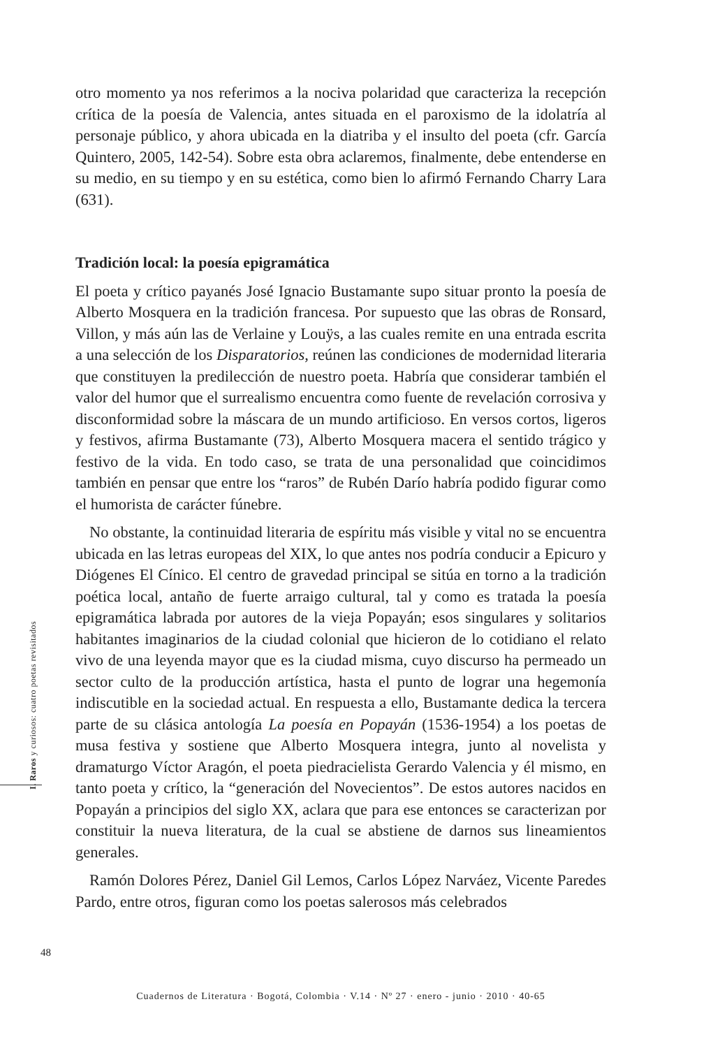otro momento ya nos referimos a la nociva polaridad que caracteriza la recepción crítica de la poesía de Valencia, antes situada en el paroxismo de la idolatría al personaje público, y ahora ubicada en la diatriba y el insulto del poeta (cfr. García Quintero, 2005, 142-54). Sobre esta obra aclaremos, finalmente, debe entenderse en su medio, en su tiempo y en su estética, como bien lo afirmó Fernando Charry Lara (631).
Tradición local: la poesía epigramática
El poeta y crítico payanés José Ignacio Bustamante supo situar pronto la poesía de Alberto Mosquera en la tradición francesa. Por supuesto que las obras de Ronsard, Villon, y más aún las de Verlaine y Louÿs, a las cuales remite en una entrada escrita a una selección de los Disparatorios, reúnen las condiciones de modernidad literaria que constituyen la predilección de nuestro poeta. Habría que considerar también el valor del humor que el surrealismo encuentra como fuente de revelación corrosiva y disconformidad sobre la máscara de un mundo artificioso. En versos cortos, ligeros y festivos, afirma Bustamante (73), Alberto Mosquera macera el sentido trágico y festivo de la vida. En todo caso, se trata de una personalidad que coincidimos también en pensar que entre los “raros” de Rubén Darío habría podido figurar como el humorista de carácter fúnebre.
No obstante, la continuidad literaria de espíritu más visible y vital no se encuentra ubicada en las letras europeas del XIX, lo que antes nos podría conducir a Epicuro y Diógenes El Cínico. El centro de gravedad principal se sitúa en torno a la tradición poética local, antaño de fuerte arraigo cultural, tal y como es tratada la poesía epigramática labrada por autores de la vieja Popayán; esos singulares y solitarios habitantes imaginarios de la ciudad colonial que hicieron de lo cotidiano el relato vivo de una leyenda mayor que es la ciudad misma, cuyo discurso ha permeado un sector culto de la producción artística, hasta el punto de lograr una hegemonía indiscutible en la sociedad actual. En respuesta a ello, Bustamante dedica la tercera parte de su clásica antología La poesía en Popayán (1536-1954) a los poetas de musa festiva y sostiene que Alberto Mosquera integra, junto al novelista y dramaturgo Víctor Aragón, el poeta piedracielista Gerardo Valencia y él mismo, en tanto poeta y crítico, la “generación del Novecientos”. De estos autores nacidos en Popayán a principios del siglo XX, aclara que para ese entonces se caracterizan por constituir la nueva literatura, de la cual se abstiene de darnos sus lineamientos generales.
Ramón Dolores Pérez, Daniel Gil Lemos, Carlos López Narváez, Vicente Paredes Pardo, entre otros, figuran como los poetas salerosos más celebrados
I. Raros y curiosos: cuatro poetas revisitados
48
Cuadernos de Literatura · Bogotá, Colombia · V.14 · Nº 27 · enero - junio · 2010 · 40-65